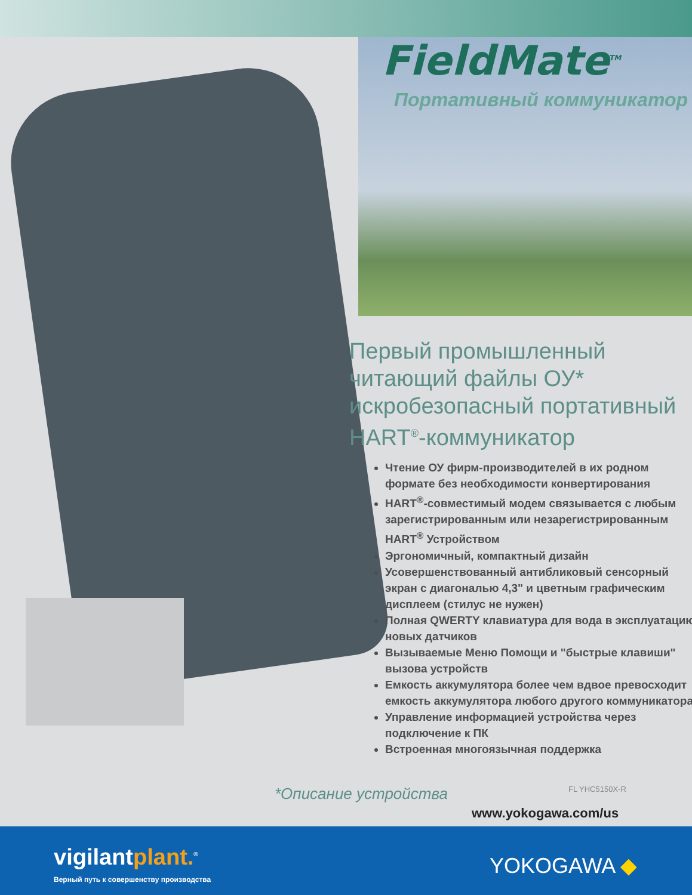FieldMate<sup>TM</sup>
Портативный коммуникатор
Первый промышленный читающий файлы ОУ* искробезопасный портативный HART<sup>®</sup>-коммуникатор
Чтение ОУ фирм-производителей в их родном формате без необходимости конвертирования
HART<sup>®</sup>-совместимый модем связывается с любым зарегистрированным или незарегистрированным HART<sup>®</sup> Устройством
Эргономичный, компактный дизайн
Усовершенствованный антибликовый сенсорный экран с диагональю 4,3" и цветным графическим дисплеем (стилус не нужен)
Полная QWERTY клавиатура для вода в эксплуатацию новых датчиков
Вызываемые Меню Помощи и "быстрые клавиши" вызова устройств
Емкость аккумулятора более чем вдвое превосходит емкость аккумулятора любого другого коммуникатора
Управление информацией устройства через подключение к ПК
Встроенная многоязычная поддержка
*Описание устройства FL YHC5150X-R
www.yokogawa.com/us
vigilantplant.<sup>®</sup>
Верный путь к совершенству производства
YOKOGAWA ◆